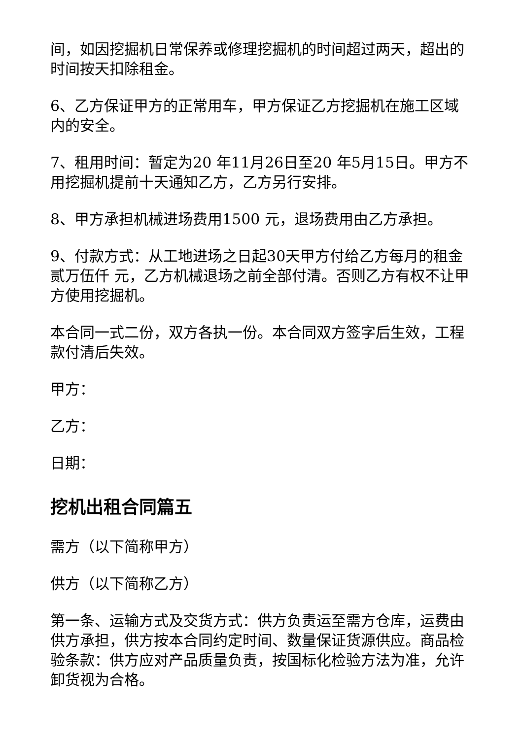间，如因挖掘机日常保养或修理挖掘机的时间超过两天，超出的时间按天扣除租金。
6、乙方保证甲方的正常用车，甲方保证乙方挖掘机在施工区域内的安全。
7、租用时间：暂定为20 年11月26日至20 年5月15日。甲方不用挖掘机提前十天通知乙方，乙方另行安排。
8、甲方承担机械进场费用1500 元，退场费用由乙方承担。
9、付款方式：从工地进场之日起30天甲方付给乙方每月的租金贰万伍仟 元，乙方机械退场之前全部付清。否则乙方有权不让甲方使用挖掘机。
本合同一式二份，双方各执一份。本合同双方签字后生效，工程款付清后失效。
甲方：
乙方：
日期：
挖机出租合同篇五
需方（以下简称甲方）
供方（以下简称乙方）
第一条、运输方式及交货方式：供方负责运至需方仓库，运费由供方承担，供方按本合同约定时间、数量保证货源供应。商品检验条款：供方应对产品质量负责，按国标化检验方法为准，允许卸货视为合格。